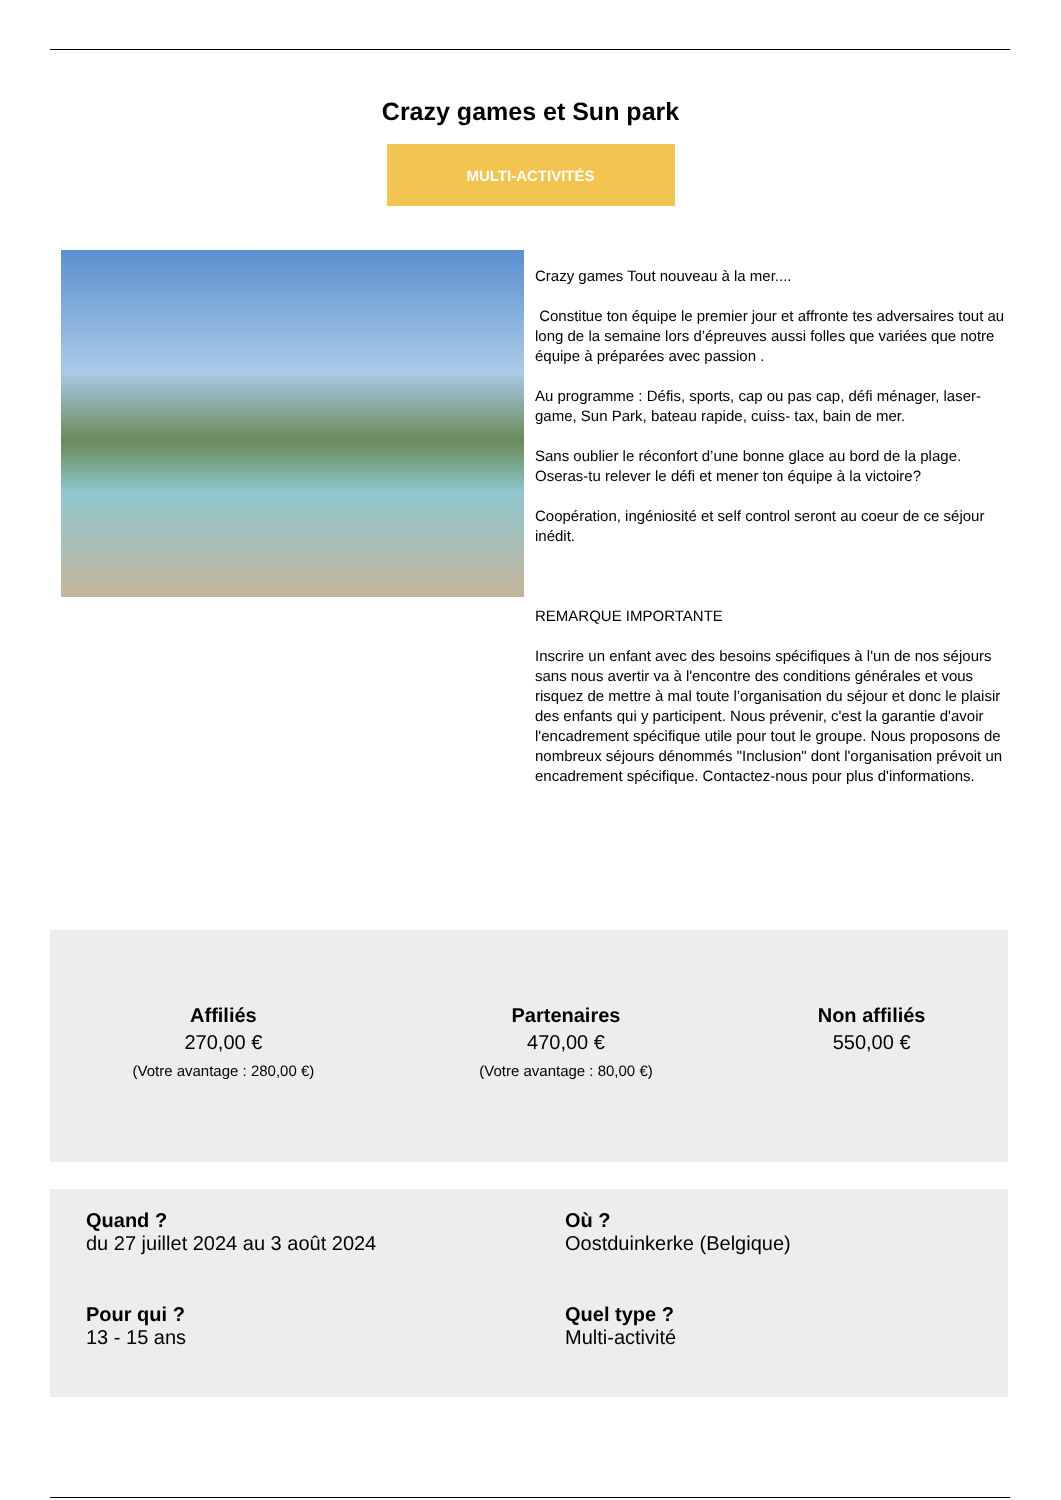Crazy games et Sun park
MULTI-ACTIVITÉS
Crazy games Tout nouveau à la mer....
Constitue ton équipe le premier jour et affronte tes adversaires tout au long de la semaine lors d’épreuves aussi folles que variées que notre équipe à préparées avec passion .
Au programme : Défis, sports, cap ou pas cap, défi ménager, laser-game, Sun Park, bateau rapide, cuiss- tax, bain de mer.
Sans oublier le réconfort d’une bonne glace au bord de la plage. Oseras-tu relever le défi et mener ton équipe à la victoire?
Coopération, ingéniosité et self control seront au coeur de ce séjour inédit.
REMARQUE IMPORTANTE
Inscrire un enfant avec des besoins spécifiques à l'un de nos séjours sans nous avertir va à l'encontre des conditions générales et vous risquez de mettre à mal toute l’organisation du séjour et donc le plaisir des enfants qui y participent. Nous prévenir, c'est la garantie d'avoir l'encadrement spécifique utile pour tout le groupe. Nous proposons de nombreux séjours dénommés "Inclusion" dont l'organisation prévoit un encadrement spécifique. Contactez-nous pour plus d'informations.
Affiliés
270,00 €
(Votre avantage : 280,00 €)
Partenaires
470,00 €
(Votre avantage : 80,00 €)
Non affiliés
550,00 €
Quand ?
du 27 juillet 2024 au 3 août 2024
Où ?
Oostduinkerke (Belgique)
Pour qui ?
13 - 15 ans
Quel type ?
Multi-activité